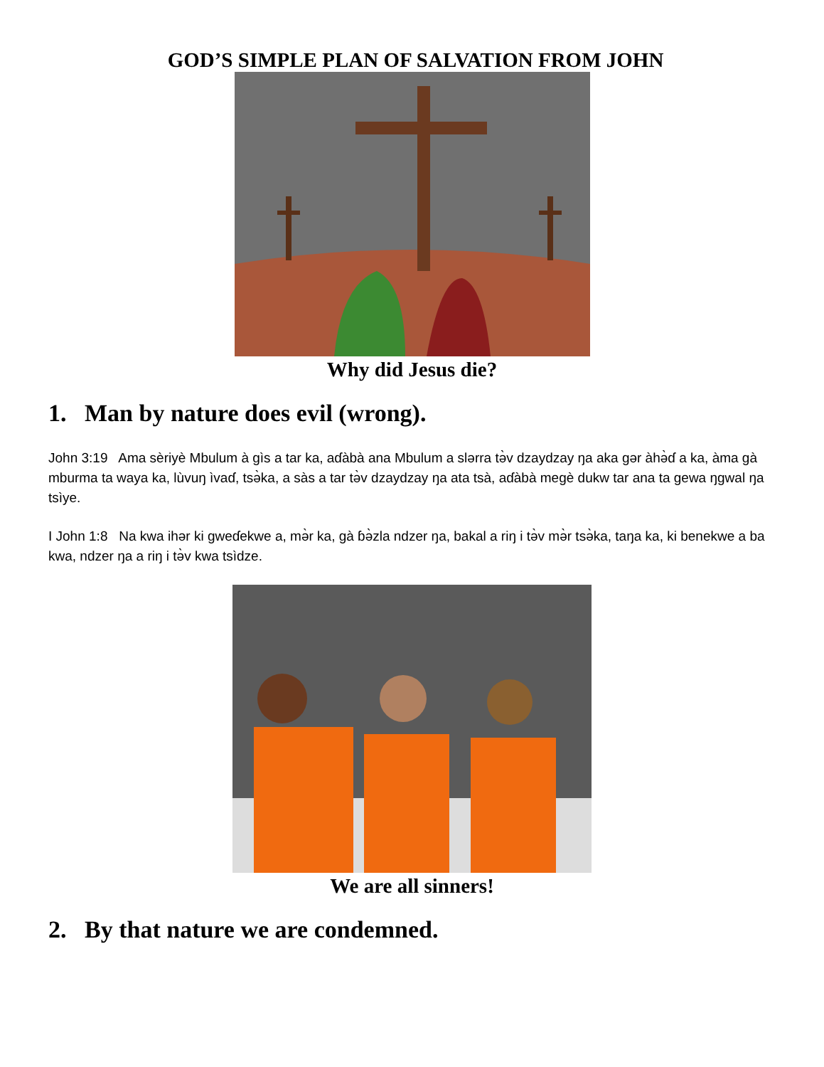GOD’S SIMPLE PLAN OF SALVATION FROM JOHN
Why did Jesus die?
1. Man by nature does evil (wrong).
John 3:19 Ama sèriyè Mbulum à gìs a tar ka, aɗàbà ana Mbulum a slərra tə̀v dzaydzay ŋa aka gər àhə̀ɗ a ka, àma gà mburma ta waya ka, lùvuŋ ìvaɗ, tsə̀ka, a sàs a tar tə̀v dzaydzay ŋa ata tsà, aɗàbà megè dukw tar ana ta gewa ŋgwal ŋa tsìye.
I John 1:8 Na kwa ihər ki gweɗekwe a, mə̀r ka, gà ɓə̀zla ndzer ŋa, bakal a riŋ i tə̀v mə̀r tsə̀ka, taŋa ka, ki benekwe a ba kwa, ndzer ŋa a riŋ i tə̀v kwa tsìdze.
We are all sinners!
2. By that nature we are condemned.